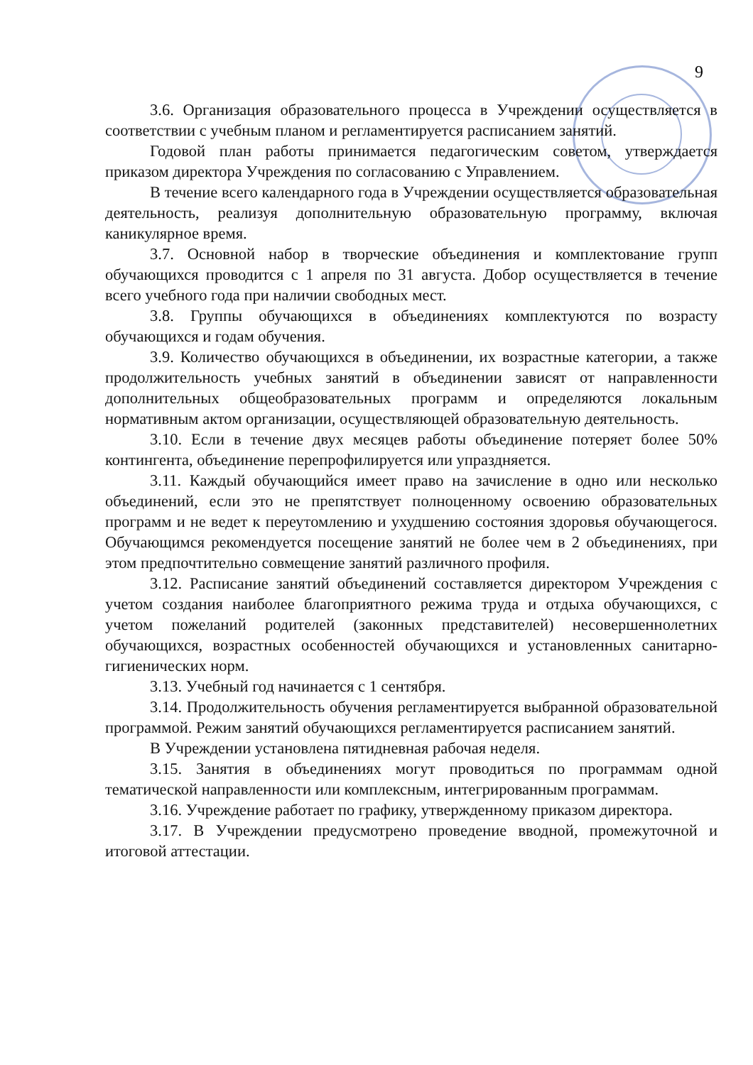9
3.6. Организация образовательного процесса в Учреждении осуществляется в соответствии с учебным планом и регламентируется расписанием занятий.
Годовой план работы принимается педагогическим советом, утверждается приказом директора Учреждения по согласованию с Управлением.
В течение всего календарного года в Учреждении осуществляется образовательная деятельность, реализуя дополнительную образовательную программу, включая каникулярное время.
3.7. Основной набор в творческие объединения и комплектование групп обучающихся проводится с 1 апреля по 31 августа. Добор осуществляется в течение всего учебного года при наличии свободных мест.
3.8. Группы обучающихся в объединениях комплектуются по возрасту обучающихся и годам обучения.
3.9. Количество обучающихся в объединении, их возрастные категории, а также продолжительность учебных занятий в объединении зависят от направленности дополнительных общеобразовательных программ и определяются локальным нормативным актом организации, осуществляющей образовательную деятельность.
3.10. Если в течение двух месяцев работы объединение потеряет более 50% контингента, объединение перепрофилируется или упраздняется.
3.11. Каждый обучающийся имеет право на зачисление в одно или несколько объединений, если это не препятствует полноценному освоению образовательных программ и не ведет к переутомлению и ухудшению состояния здоровья обучающегося. Обучающимся рекомендуется посещение занятий не более чем в 2 объединениях, при этом предпочтительно совмещение занятий различного профиля.
3.12. Расписание занятий объединений составляется директором Учреждения с учетом создания наиболее благоприятного режима труда и отдыха обучающихся, с учетом пожеланий родителей (законных представителей) несовершеннолетних обучающихся, возрастных особенностей обучающихся и установленных санитарно-гигиенических норм.
3.13. Учебный год начинается с 1 сентября.
3.14. Продолжительность обучения регламентируется выбранной образовательной программой. Режим занятий обучающихся регламентируется расписанием занятий.
В Учреждении установлена пятидневная рабочая неделя.
3.15. Занятия в объединениях могут проводиться по программам одной тематической направленности или комплексным, интегрированным программам.
3.16. Учреждение работает по графику, утвержденному приказом директора.
3.17. В Учреждении предусмотрено проведение вводной, промежуточной и итоговой аттестации.